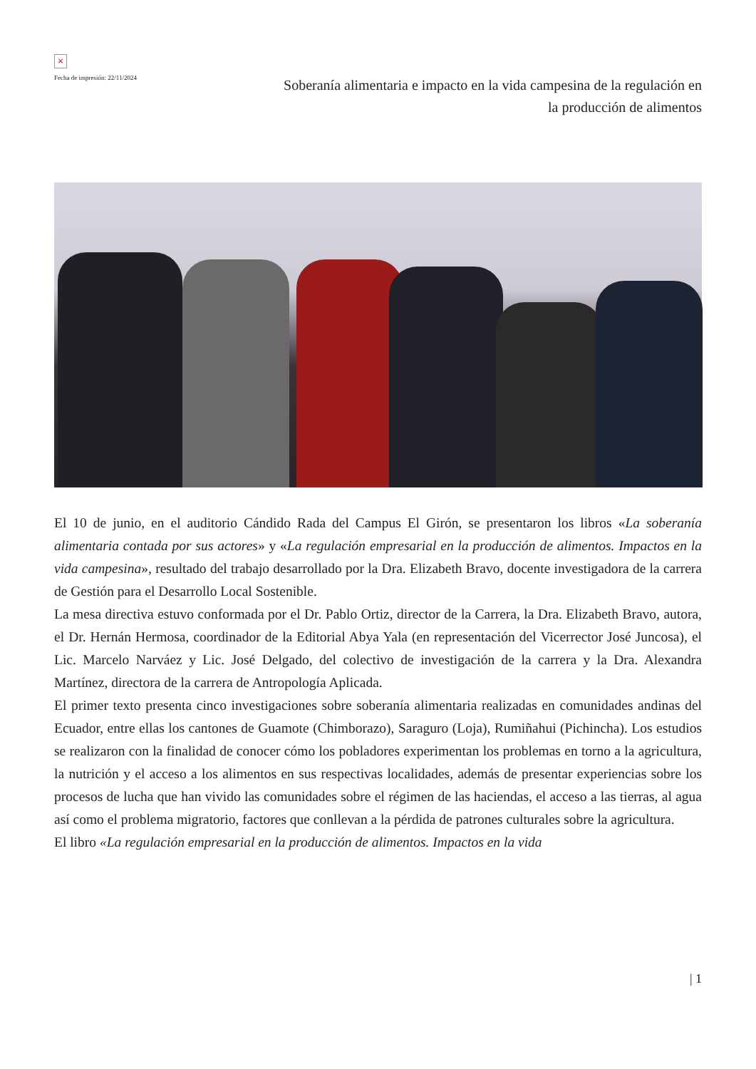×
Fecha de impresión: 22/11/2024
Soberanía alimentaria e impacto en la vida campesina de la regulación en la producción de alimentos
El 10 de junio, en el auditorio Cándido Rada del Campus El Girón, se presentaron los libros «La soberanía alimentaria contada por sus actores» y «La regulación empresarial en la producción de alimentos. Impactos en la vida campesina», resultado del trabajo desarrollado por la Dra. Elizabeth Bravo, docente investigadora de la carrera de Gestión para el Desarrollo Local Sostenible.
La mesa directiva estuvo conformada por el Dr. Pablo Ortiz, director de la Carrera, la Dra. Elizabeth Bravo, autora, el Dr. Hernán Hermosa, coordinador de la Editorial Abya Yala (en representación del Vicerrector José Juncosa), el Lic. Marcelo Narváez y Lic. José Delgado, del colectivo de investigación de la carrera y la Dra. Alexandra Martínez, directora de la carrera de Antropología Aplicada.
El primer texto presenta cinco investigaciones sobre soberanía alimentaria realizadas en comunidades andinas del Ecuador, entre ellas los cantones de Guamote (Chimborazo), Saraguro (Loja), Rumiñahui (Pichincha). Los estudios se realizaron con la finalidad de conocer cómo los pobladores experimentan los problemas en torno a la agricultura, la nutrición y el acceso a los alimentos en sus respectivas localidades, además de presentar experiencias sobre los procesos de lucha que han vivido las comunidades sobre el régimen de las haciendas, el acceso a las tierras, al agua así como el problema migratorio, factores que conllevan a la pérdida de patrones culturales sobre la agricultura.
El libro «La regulación empresarial en la producción de alimentos. Impactos en la vida
| 1